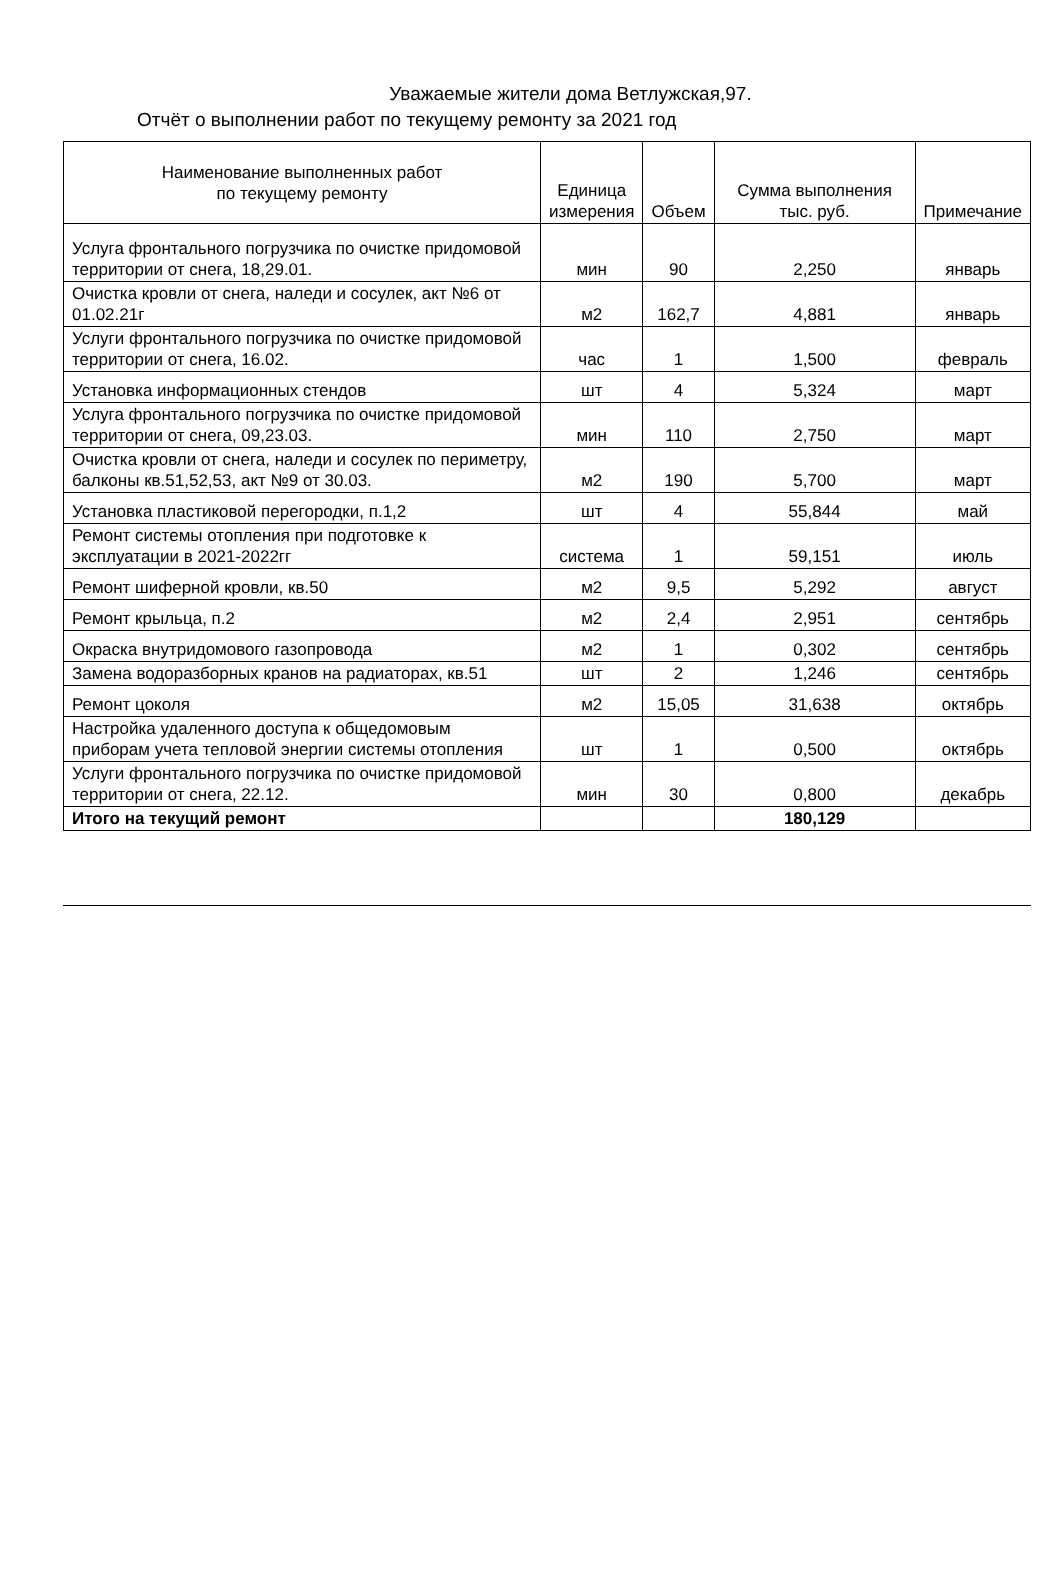Уважаемые жители дома Ветлужская,97.
Отчёт о выполнении работ по текущему ремонту за 2021 год
| Наименование выполненных работ по текущему ремонту | Единица измерения | Объем | Сумма выполнения тыс. руб. | Примечание |
| --- | --- | --- | --- | --- |
| Услуга фронтального погрузчика по очистке придомовой территории от снега, 18,29.01. | мин | 90 | 2,250 | январь |
| Очистка кровли от снега, наледи и сосулек, акт №6 от 01.02.21г | м2 | 162,7 | 4,881 | январь |
| Услуги фронтального погрузчика по очистке придомовой территории от снега, 16.02. | час | 1 | 1,500 | февраль |
| Установка информационных стендов | шт | 4 | 5,324 | март |
| Услуга фронтального погрузчика по очистке придомовой территории от снега, 09,23.03. | мин | 110 | 2,750 | март |
| Очистка кровли от снега, наледи и сосулек по периметру, балконы кв.51,52,53, акт №9 от 30.03. | м2 | 190 | 5,700 | март |
| Установка пластиковой перегородки, п.1,2 | шт | 4 | 55,844 | май |
| Ремонт системы отопления при подготовке к эксплуатации в 2021-2022гг | система | 1 | 59,151 | июль |
| Ремонт шиферной кровли, кв.50 | м2 | 9,5 | 5,292 | август |
| Ремонт крыльца, п.2 | м2 | 2,4 | 2,951 | сентябрь |
| Окраска внутридомового газопровода | м2 | 1 | 0,302 | сентябрь |
| Замена водоразборных кранов на радиаторах, кв.51 | шт | 2 | 1,246 | сентябрь |
| Ремонт цоколя | м2 | 15,05 | 31,638 | октябрь |
| Настройка удаленного доступа к общедомовым приборам учета тепловой энергии системы отопления | шт | 1 | 0,500 | октябрь |
| Услуги фронтального погрузчика по очистке придомовой территории от снега, 22.12. | мин | 30 | 0,800 | декабрь |
| Итого на текущий ремонт | | | 180,129 | |